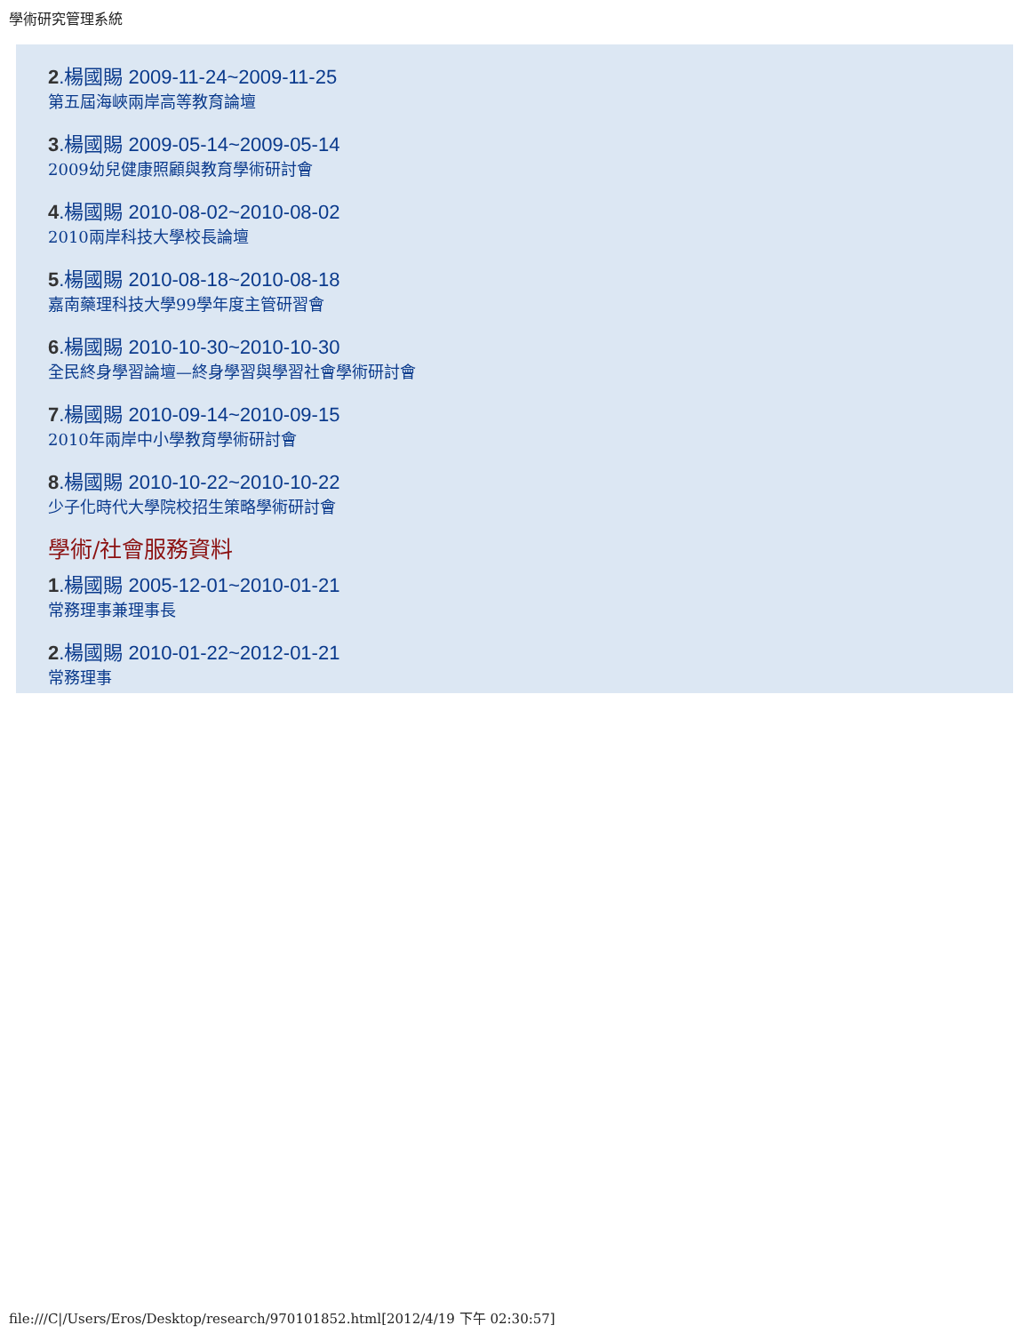學術研究管理系統
2.楊國賜 2009-11-24~2009-11-25
第五屆海峽兩岸高等教育論壇
3.楊國賜 2009-05-14~2009-05-14
2009幼兒健康照顧與教育學術研討會
4.楊國賜 2010-08-02~2010-08-02
2010兩岸科技大學校長論壇
5.楊國賜 2010-08-18~2010-08-18
嘉南藥理科技大學99學年度主管研習會
6.楊國賜 2010-10-30~2010-10-30
全民終身學習論壇—終身學習與學習社會學術研討會
7.楊國賜 2010-09-14~2010-09-15
2010年兩岸中小學教育學術研討會
8.楊國賜 2010-10-22~2010-10-22
少子化時代大學院校招生策略學術研討會
學術/社會服務資料
1.楊國賜 2005-12-01~2010-01-21
常務理事兼理事長
2.楊國賜 2010-01-22~2012-01-21
常務理事
file:///C|/Users/Eros/Desktop/research/970101852.html[2012/4/19 下午 02:30:57]